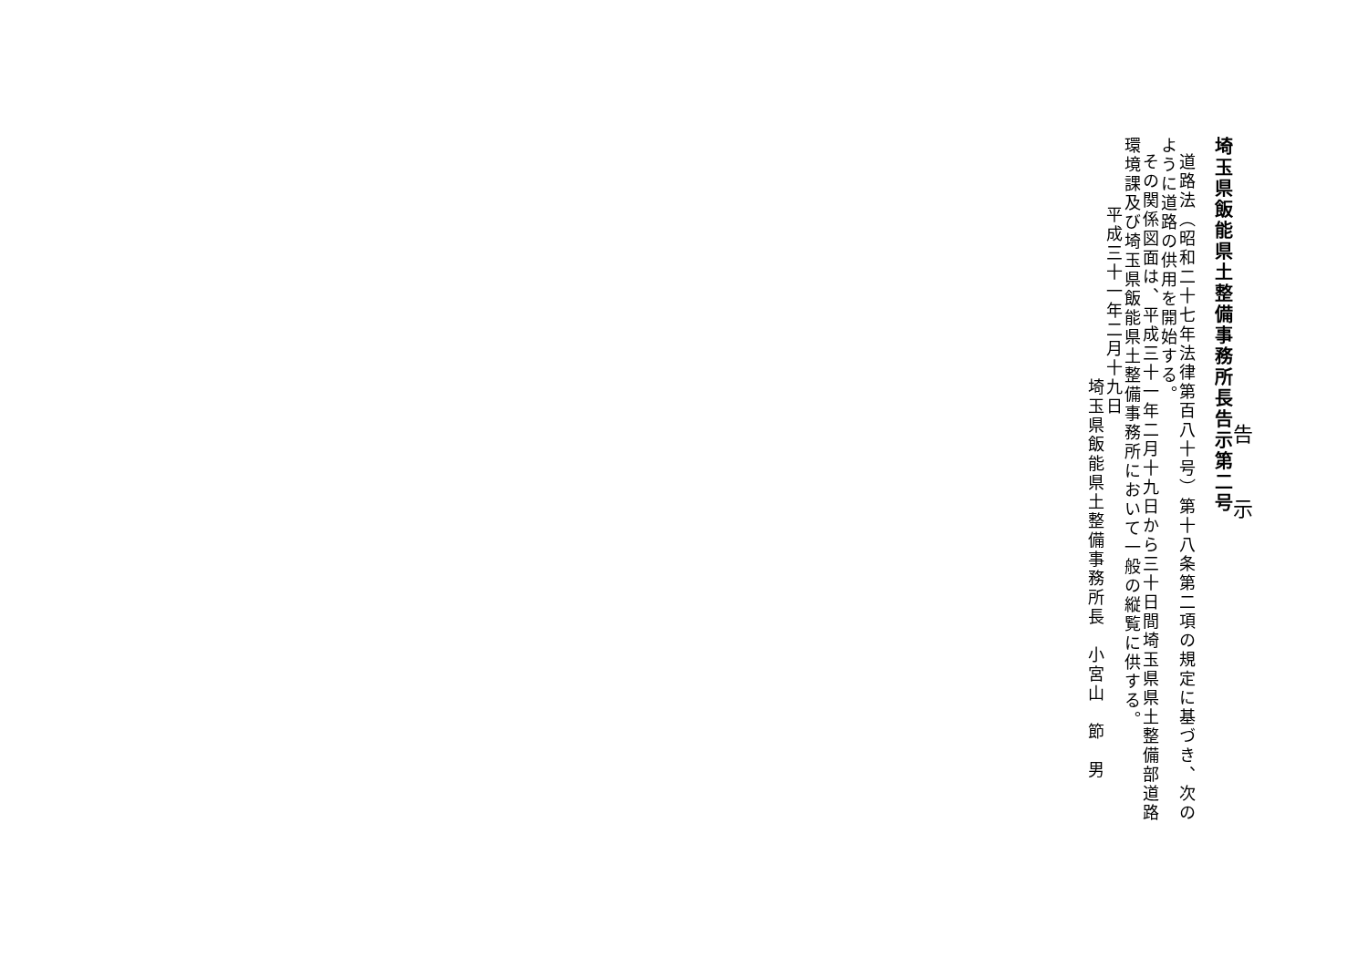告示
埼玉県飯能県土整備事務所長告示第二号
道路法（昭和二十七年法律第百八十号）第十八条第二項の規定に基づき、次のように道路の供用を開始する。
その関係図面は、平成三十一年二月十九日から三十日間埼玉県県土整備部道路環境課及び埼玉県飯能県土整備事務所において一般の縦覧に供する。
平成三十一年二月十九日
埼玉県飯能県土整備事務所長　小宮山　節　男